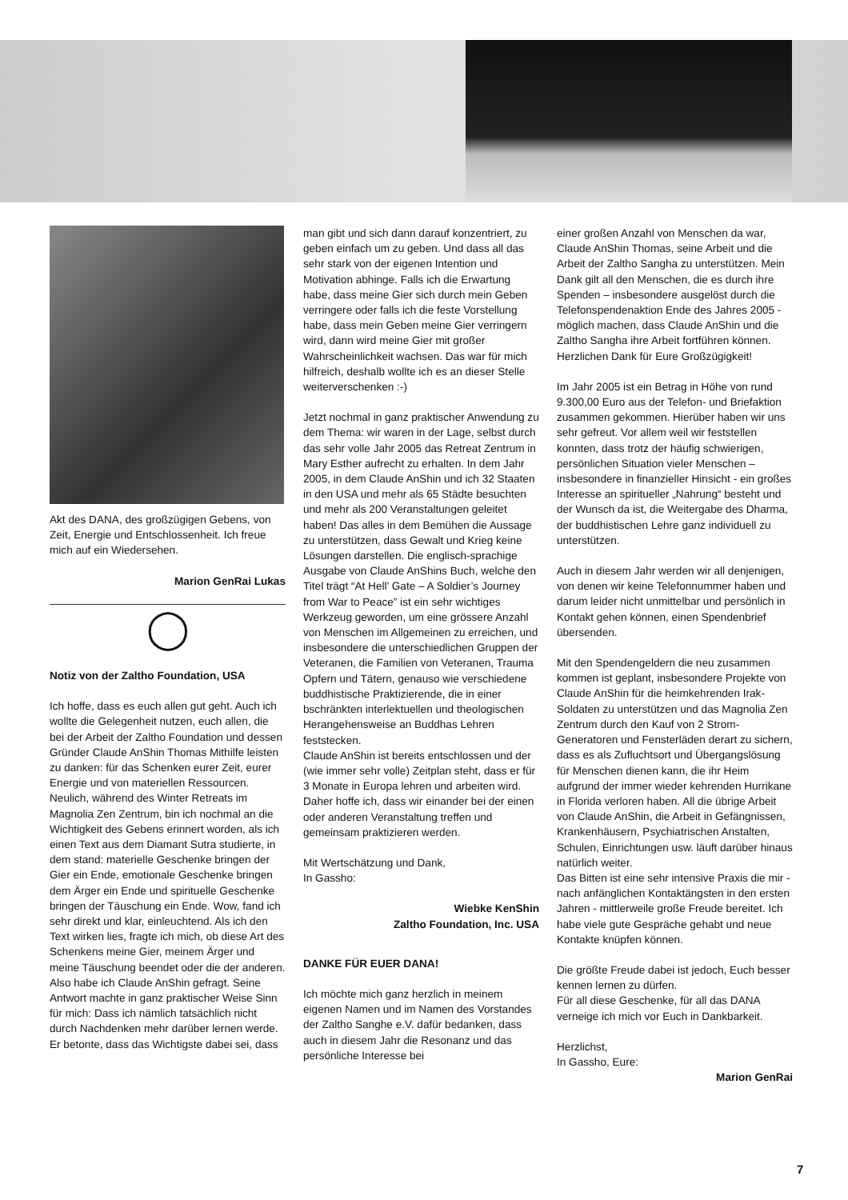Akt des DANA, des großzügigen Gebens, von Zeit, Energie und Entschlossenheit. Ich freue mich auf ein Wiedersehen.
Marion GenRai Lukas
◯
Notiz von der Zaltho Foundation, USA
Ich hoffe, dass es euch allen gut geht. Auch ich wollte die Gelegenheit nutzen, euch allen, die bei der Arbeit der Zaltho Foundation und dessen Gründer Claude AnShin Thomas Mithilfe leisten zu danken: für das Schenken eurer Zeit, eurer Energie und von materiellen Ressourcen.
Neulich, während des Winter Retreats im Magnolia Zen Zentrum, bin ich nochmal an die Wichtigkeit des Gebens erinnert worden, als ich einen Text aus dem Diamant Sutra studierte, in dem stand: materielle Geschenke bringen der Gier ein Ende, emotionale Geschenke bringen dem Ärger ein Ende und spirituelle Geschenke bringen der Täuschung ein Ende. Wow, fand ich sehr direkt und klar, einleuchtend. Als ich den Text wirken lies, fragte ich mich, ob diese Art des Schenkens meine Gier, meinem Ärger und meine Täuschung beendet oder die der anderen. Also habe ich Claude AnShin gefragt. Seine Antwort machte in ganz praktischer Weise Sinn für mich: Dass ich nämlich tatsächlich nicht durch Nachdenken mehr darüber lernen werde. Er betonte, dass das Wichtigste dabei sei, dass
man gibt und sich dann darauf konzentriert, zu geben einfach um zu geben. Und dass all das sehr stark von der eigenen Intention und Motivation abhinge. Falls ich die Erwartung habe, dass meine Gier sich durch mein Geben verringere oder falls ich die feste Vorstellung habe, dass mein Geben meine Gier verringern wird, dann wird meine Gier mit großer Wahrscheinlichkeit wachsen. Das war für mich hilfreich, deshalb wollte ich es an dieser Stelle weiterverschenken :-)
Jetzt nochmal in ganz praktischer Anwendung zu dem Thema: wir waren in der Lage, selbst durch das sehr volle Jahr 2005 das Retreat Zentrum in Mary Esther aufrecht zu erhalten. In dem Jahr 2005, in dem Claude AnShin und ich 32 Staaten in den USA und mehr als 65 Städte besuchten und mehr als 200 Veranstaltungen geleitet haben! Das alles in dem Bemühen die Aussage zu unterstützen, dass Gewalt und Krieg keine Lösungen darstellen. Die englisch-sprachige Ausgabe von Claude AnShins Buch, welche den Titel trägt “At Hell’ Gate – A Soldier’s Journey from War to Peace” ist ein sehr wichtiges Werkzeug geworden, um eine grössere Anzahl von Menschen im Allgemeinen zu erreichen, und insbesondere die unterschiedlichen Gruppen der Veteranen, die Familien von Veteranen, Trauma Opfern und Tätern, genauso wie verschiedene buddhistische Praktizierende, die in einer bschränkten interlektuellen und theologischen Herangehensweise an Buddhas Lehren feststecken.
Claude AnShin ist bereits entschlossen und der (wie immer sehr volle) Zeitplan steht, dass er für 3 Monate in Europa lehren und arbeiten wird. Daher hoffe ich, dass wir einander bei der einen oder anderen Veranstaltung treffen und gemeinsam praktizieren werden.
Mit Wertschätzung und Dank,
In Gassho:
Wiebke KenShin
Zaltho Foundation, Inc. USA
DANKE FÜR EUER DANA!
Ich möchte mich ganz herzlich in meinem eigenen Namen und im Namen des Vorstandes der Zaltho Sanghe e.V. dafür bedanken, dass auch in diesem Jahr die Resonanz und das persönliche Interesse bei
einer großen Anzahl von Menschen da war, Claude AnShin Thomas, seine Arbeit und die Arbeit der Zaltho Sangha zu unterstützen. Mein Dank gilt all den Menschen, die es durch ihre Spenden – insbesondere ausgelöst durch die Telefonspendenaktion Ende des Jahres 2005 - möglich machen, dass Claude AnShin und die Zaltho Sangha ihre Arbeit fortführen können. Herzlichen Dank für Eure Großzügigkeit!
Im Jahr 2005 ist ein Betrag in Höhe von rund 9.300,00 Euro aus der Telefon- und Briefaktion zusammen gekommen. Hierüber haben wir uns sehr gefreut. Vor allem weil wir feststellen konnten, dass trotz der häufig schwierigen, persönlichen Situation vieler Menschen – insbesondere in finanzieller Hinsicht - ein großes Interesse an spiritueller „Nahrung“ besteht und der Wunsch da ist, die Weitergabe des Dharma, der buddhistischen Lehre ganz individuell zu unterstützen.
Auch in diesem Jahr werden wir all denjenigen, von denen wir keine Telefonnummer haben und darum leider nicht unmittelbar und persönlich in Kontakt gehen können, einen Spendenbrief übersenden.
Mit den Spendengeldern die neu zusammen kommen ist geplant, insbesondere Projekte von Claude AnShin für die heimkehrenden Irak-Soldaten zu unterstützen und das Magnolia Zen Zentrum durch den Kauf von 2 Strom- Generatoren und Fensterläden derart zu sichern, dass es als Zufluchtsort und Übergangslösung für Menschen dienen kann, die ihr Heim aufgrund der immer wieder kehrenden Hurrikane in Florida verloren haben. All die übrige Arbeit von Claude AnShin, die Arbeit in Gefängnissen, Krankenhäusern, Psychiatrischen Anstalten, Schulen, Einrichtungen usw. läuft darüber hinaus natürlich weiter.
Das Bitten ist eine sehr intensive Praxis die mir - nach anfänglichen Kontaktängsten in den ersten Jahren - mittlerweile große Freude bereitet. Ich habe viele gute Gespräche gehabt und neue Kontakte knüpfen können.
Die größte Freude dabei ist jedoch, Euch besser kennen lernen zu dürfen.
Für all diese Geschenke, für all das DANA verneige ich mich vor Euch in Dankbarkeit.
Herzlichst,
In Gassho, Eure:
Marion GenRai
7